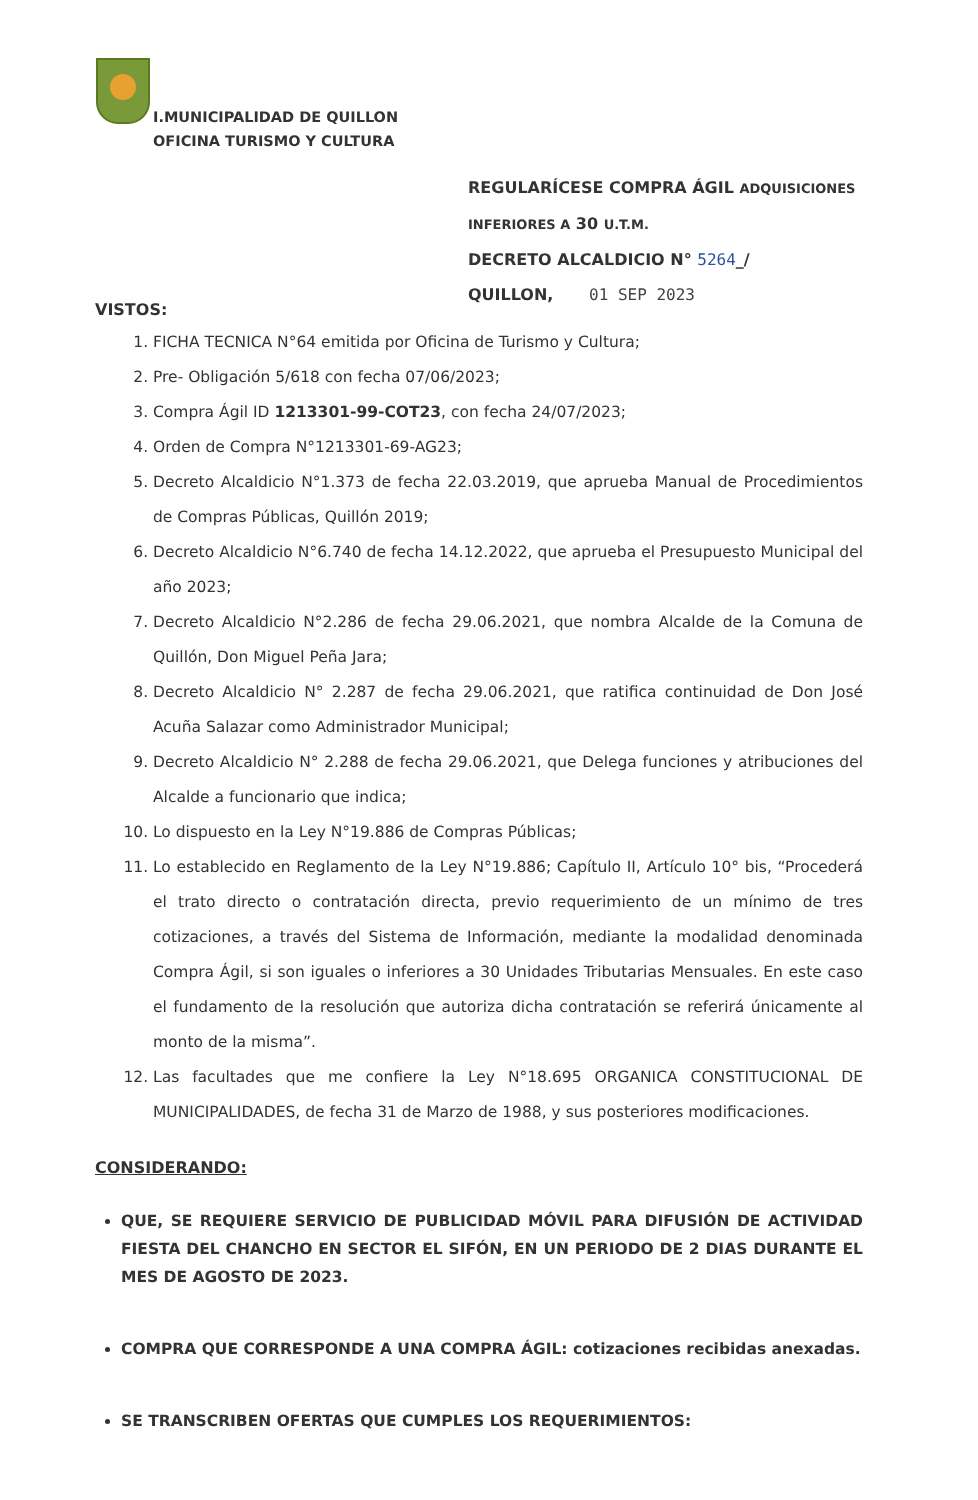I.MUNICIPALIDAD DE QUILLON
OFICINA TURISMO Y CULTURA
REGULARÍCESE COMPRA ÁGIL ADQUISICIONES
INFERIORES A 30 U.T.M.
DECRETO ALCALDICIO N° 5264_/
QUILLON, 01 SEP 2023
VISTOS:
1. FICHA TECNICA N°64 emitida por Oficina de Turismo y Cultura;
2. Pre- Obligación 5/618 con fecha 07/06/2023;
3. Compra Ágil ID 1213301-99-COT23, con fecha 24/07/2023;
4. Orden de Compra N°1213301-69-AG23;
5. Decreto Alcaldicio N°1.373 de fecha 22.03.2019, que aprueba Manual de Procedimientos de Compras Públicas, Quillón 2019;
6. Decreto Alcaldicio N°6.740 de fecha 14.12.2022, que aprueba el Presupuesto Municipal del año 2023;
7. Decreto Alcaldicio N°2.286 de fecha 29.06.2021, que nombra Alcalde de la Comuna de Quillón, Don Miguel Peña Jara;
8. Decreto Alcaldicio N° 2.287 de fecha 29.06.2021, que ratifica continuidad de Don José Acuña Salazar como Administrador Municipal;
9. Decreto Alcaldicio N° 2.288 de fecha 29.06.2021, que Delega funciones y atribuciones del Alcalde a funcionario que indica;
10. Lo dispuesto en la Ley N°19.886 de Compras Públicas;
11. Lo establecido en Reglamento de la Ley N°19.886; Capítulo II, Artículo 10° bis, “Procederá el trato directo o contratación directa, previo requerimiento de un mínimo de tres cotizaciones, a través del Sistema de Información, mediante la modalidad denominada Compra Ágil, si son iguales o inferiores a 30 Unidades Tributarias Mensuales. En este caso el fundamento de la resolución que autoriza dicha contratación se referirá únicamente al monto de la misma”.
12. Las facultades que me confiere la Ley N°18.695 ORGANICA CONSTITUCIONAL DE MUNICIPALIDADES, de fecha 31 de Marzo de 1988, y sus posteriores modificaciones.
CONSIDERANDO:
QUE, SE REQUIERE SERVICIO DE PUBLICIDAD MÓVIL PARA DIFUSIÓN DE ACTIVIDAD FIESTA DEL CHANCHO EN SECTOR EL SIFÓN, EN UN PERIODO DE 2 DIAS DURANTE EL MES DE AGOSTO DE 2023.
COMPRA QUE CORRESPONDE A UNA COMPRA ÁGIL: cotizaciones recibidas anexadas.
SE TRANSCRIBEN OFERTAS QUE CUMPLES LOS REQUERIMIENTOS: